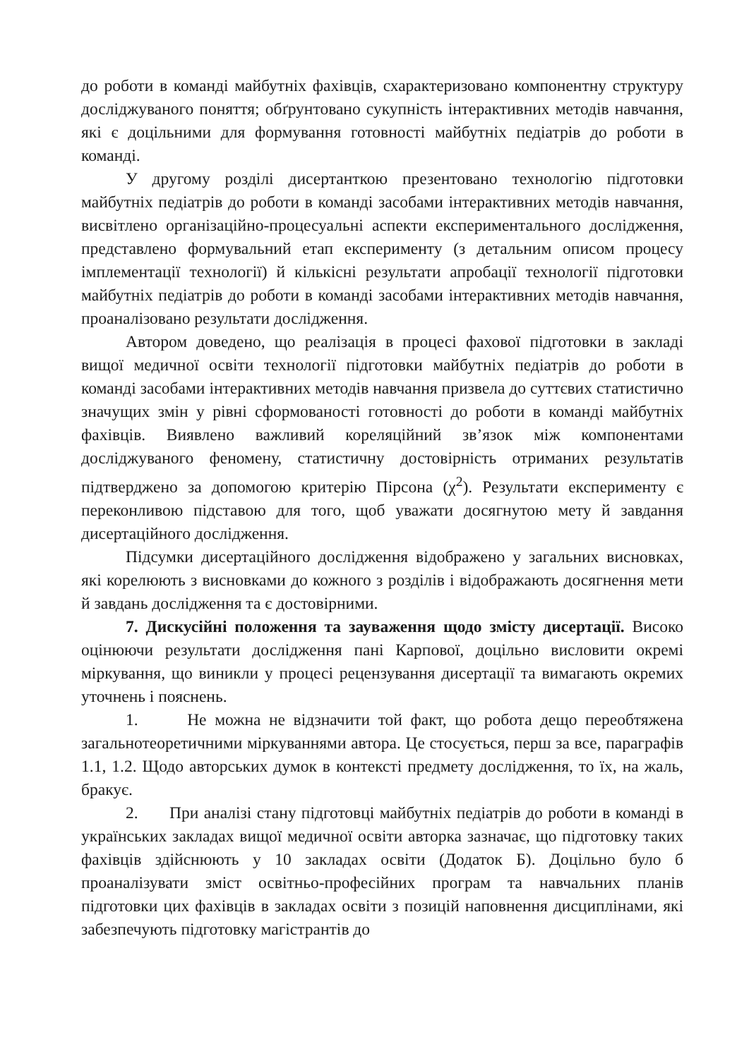до роботи в команді майбутніх фахівців, схарактеризовано компонентну структуру досліджуваного поняття; обґрунтовано сукупність інтерактивних методів навчання, які є доцільними для формування готовності майбутніх педіатрів до роботи в команді.
У другому розділі дисертанткою презентовано технологію підготовки майбутніх педіатрів до роботи в команді засобами інтерактивних методів навчання, висвітлено організаційно-процесуальні аспекти експериментального дослідження, представлено формувальний етап експерименту (з детальним описом процесу імплементації технології) й кількісні результати апробації технології підготовки майбутніх педіатрів до роботи в команді засобами інтерактивних методів навчання, проаналізовано результати дослідження.
Автором доведено, що реалізація в процесі фахової підготовки в закладі вищої медичної освіти технології підготовки майбутніх педіатрів до роботи в команді засобами інтерактивних методів навчання призвела до суттєвих статистично значущих змін у рівні сформованості готовності до роботи в команді майбутніх фахівців. Виявлено важливий кореляційний зв’язок між компонентами досліджуваного феномену, статистичну достовірність отриманих результатів підтверджено за допомогою критерію Пірсона (χ<sup>2</sup>). Результати експерименту є переконливою підставою для того, щоб уважати досягнутою мету й завдання дисертаційного дослідження.
Підсумки дисертаційного дослідження відображено у загальних висновках, які корелюють з висновками до кожного з розділів і відображають досягнення мети й завдань дослідження та є достовірними.
7. Дискусійні положення та зауваження щодо змісту дисертації. Високо оцінюючи результати дослідження пані Карпової, доцільно висловити окремі міркування, що виникли у процесі рецензування дисертації та вимагають окремих уточнень і пояснень.
1. Не можна не відзначити той факт, що робота дещо переобтяжена загальнотеоретичними міркуваннями автора. Це стосується, перш за все, параграфів 1.1, 1.2. Щодо авторських думок в контексті предмету дослідження, то їх, на жаль, бракує.
2. При аналізі стану підготовці майбутніх педіатрів до роботи в команді в українських закладах вищої медичної освіти авторка зазначає, що підготовку таких фахівців здійснюють у 10 закладах освіти (Додаток Б). Доцільно було б проаналізувати зміст освітньо-професійних програм та навчальних планів підготовки цих фахівців в закладах освіти з позицій наповнення дисциплінами, які забезпечують підготовку магістрантів до